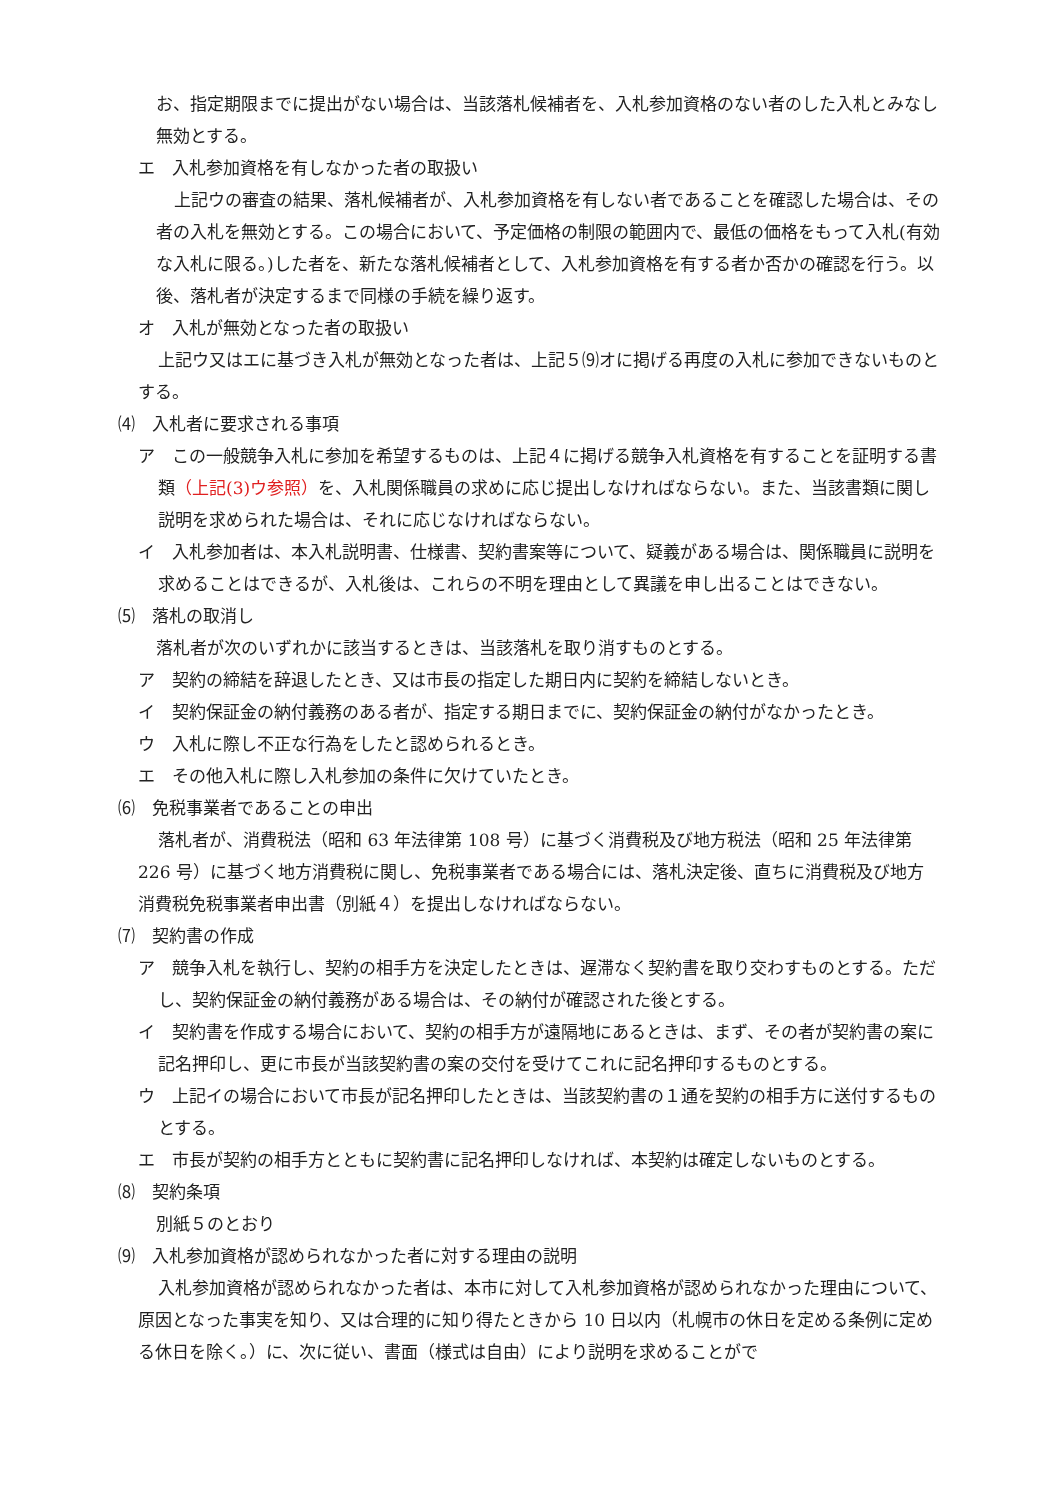お、指定期限までに提出がない場合は、当該落札候補者を、入札参加資格のない者のした入札とみなし無効とする。
エ　入札参加資格を有しなかった者の取扱い
上記ウの審査の結果、落札候補者が、入札参加資格を有しない者であることを確認した場合は、その者の入札を無効とする。この場合において、予定価格の制限の範囲内で、最低の価格をもって入札(有効な入札に限る。)した者を、新たな落札候補者として、入札参加資格を有する者か否かの確認を行う。以後、落札者が決定するまで同様の手続を繰り返す。
オ　入札が無効となった者の取扱い
上記ウ又はエに基づき入札が無効となった者は、上記５⑼オに掲げる再度の入札に参加できないものとする。
⑷　入札者に要求される事項
ア　この一般競争入札に参加を希望するものは、上記４に掲げる競争入札資格を有することを証明する書類（上記(3)ウ参照）を、入札関係職員の求めに応じ提出しなければならない。また、当該書類に関し説明を求められた場合は、それに応じなければならない。
イ　入札参加者は、本入札説明書、仕様書、契約書案等について、疑義がある場合は、関係職員に説明を求めることはできるが、入札後は、これらの不明を理由として異議を申し出ることはできない。
⑸　落札の取消し
落札者が次のいずれかに該当するときは、当該落札を取り消すものとする。
ア　契約の締結を辞退したとき、又は市長の指定した期日内に契約を締結しないとき。
イ　契約保証金の納付義務のある者が、指定する期日までに、契約保証金の納付がなかったとき。
ウ　入札に際し不正な行為をしたと認められるとき。
エ　その他入札に際し入札参加の条件に欠けていたとき。
⑹　免税事業者であることの申出
落札者が、消費税法（昭和 63 年法律第 108 号）に基づく消費税及び地方税法（昭和 25 年法律第 226 号）に基づく地方消費税に関し、免税事業者である場合には、落札決定後、直ちに消費税及び地方消費税免税事業者申出書（別紙４）を提出しなければならない。
⑺　契約書の作成
ア　競争入札を執行し、契約の相手方を決定したときは、遅滞なく契約書を取り交わすものとする。ただし、契約保証金の納付義務がある場合は、その納付が確認された後とする。
イ　契約書を作成する場合において、契約の相手方が遠隔地にあるときは、まず、その者が契約書の案に記名押印し、更に市長が当該契約書の案の交付を受けてこれに記名押印するものとする。
ウ　上記イの場合において市長が記名押印したときは、当該契約書の１通を契約の相手方に送付するものとする。
エ　市長が契約の相手方とともに契約書に記名押印しなければ、本契約は確定しないものとする。
⑻　契約条項
別紙５のとおり
⑼　入札参加資格が認められなかった者に対する理由の説明
入札参加資格が認められなかった者は、本市に対して入札参加資格が認められなかった理由について、原因となった事実を知り、又は合理的に知り得たときから 10 日以内（札幌市の休日を定める条例に定める休日を除く。）に、次に従い、書面（様式は自由）により説明を求めることがで